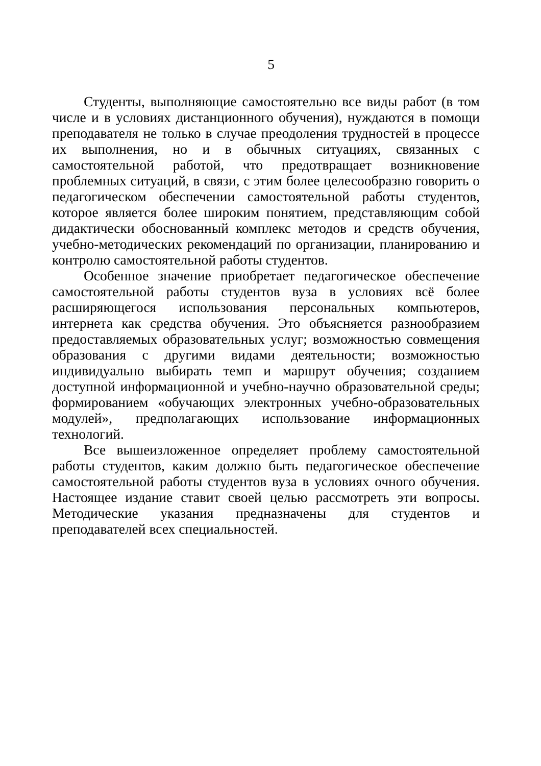5
Студенты, выполняющие самостоятельно все виды работ (в том числе и в условиях дистанционного обучения), нуждаются в помощи преподавателя не только в случае преодоления трудностей в процессе их выполнения, но и в обычных ситуациях, связанных с самостоятельной работой, что предотвращает возникновение проблемных ситуаций, в связи, с этим более целесообразно говорить о педагогическом обеспечении самостоятельной работы студентов, которое является более широким понятием, представляющим собой дидактически обоснованный комплекс методов и средств обучения, учебно-методических рекомендаций по организации, планированию и контролю самостоятельной работы студентов.
Особенное значение приобретает педагогическое обеспечение самостоятельной работы студентов вуза в условиях всё более расширяющегося использования персональных компьютеров, интернета как средства обучения. Это объясняется разнообразием предоставляемых образовательных услуг; возможностью совмещения образования с другими видами деятельности; возможностью индивидуально выбирать темп и маршрут обучения; созданием доступной информационной и учебно-научно образовательной среды; формированием «обучающих электронных учебно-образовательных модулей», предполагающих использование информационных технологий.
Все вышеизложенное определяет проблему самостоятельной работы студентов, каким должно быть педагогическое обеспечение самостоятельной работы студентов вуза в условиях очного обучения. Настоящее издание ставит своей целью рассмотреть эти вопросы. Методические указания предназначены для студентов и преподавателей всех специальностей.